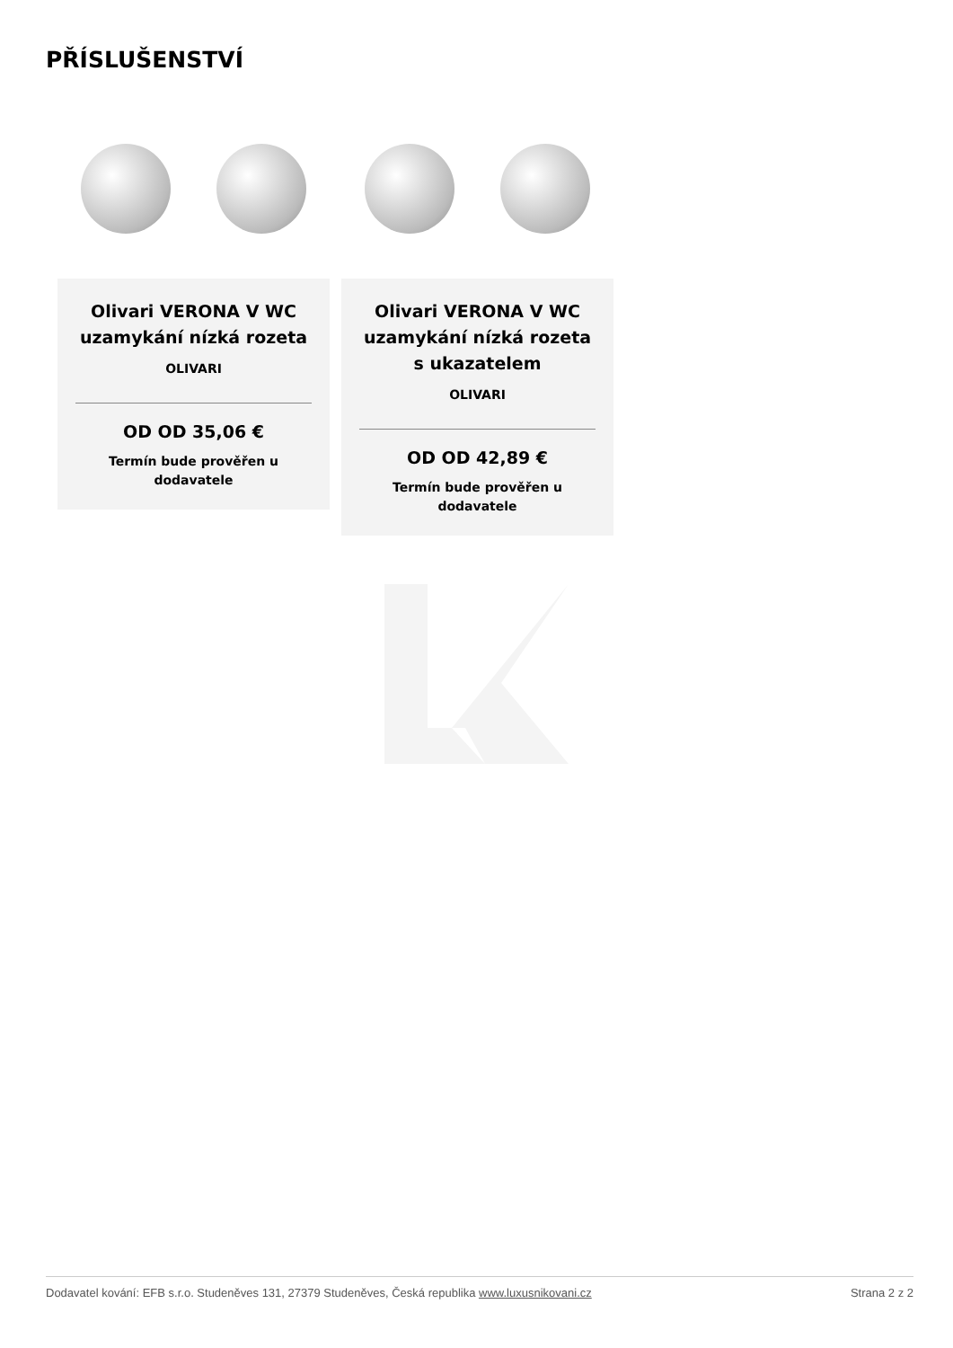PŘÍSLUŠENSTVÍ
Olivari VERONA V WC uzamykání nízká rozeta
OLIVARI
OD OD 35,06 €
Termín bude prověřen u dodavatele
Olivari VERONA V WC uzamykání nízká rozeta s ukazatelem
OLIVARI
OD OD 42,89 €
Termín bude prověřen u dodavatele
Dodavatel kování: EFB s.r.o. Studeněves 131, 27379 Studeněves, Česká republika www.luxusnikovani.cz Strana 2 z 2